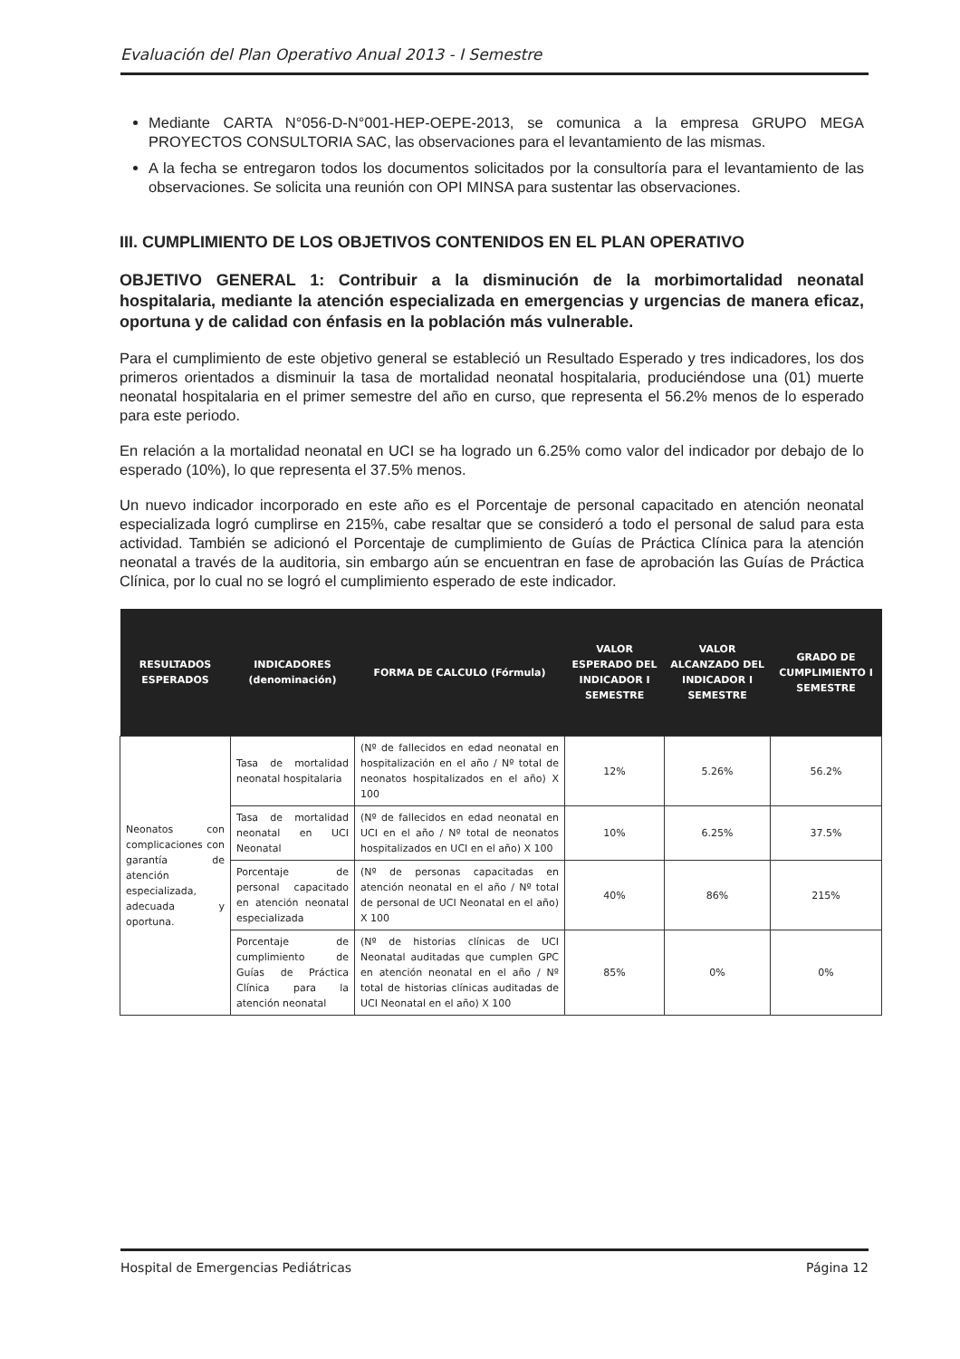Evaluación del Plan Operativo Anual 2013 - I Semestre
Mediante CARTA N°056-D-N°001-HEP-OEPE-2013, se comunica a la empresa GRUPO MEGA PROYECTOS CONSULTORIA SAC, las observaciones para el levantamiento de las mismas.
A la fecha se entregaron todos los documentos solicitados por la consultoría para el levantamiento de las observaciones. Se solicita una reunión con OPI MINSA para sustentar las observaciones.
III. CUMPLIMIENTO DE LOS OBJETIVOS CONTENIDOS EN EL PLAN OPERATIVO
OBJETIVO GENERAL 1: Contribuir a la disminución de la morbimortalidad neonatal hospitalaria, mediante la atención especializada en emergencias y urgencias de manera eficaz, oportuna y de calidad con énfasis en la población más vulnerable.
Para el cumplimiento de este objetivo general se estableció un Resultado Esperado y tres indicadores, los dos primeros orientados a disminuir la tasa de mortalidad neonatal hospitalaria, produciéndose una (01) muerte neonatal hospitalaria en el primer semestre del año en curso, que representa el 56.2% menos de lo esperado para este periodo.
En relación a la mortalidad neonatal en UCI se ha logrado un 6.25% como valor del indicador por debajo de lo esperado (10%), lo que representa el 37.5% menos.
Un nuevo indicador incorporado en este año es el Porcentaje de personal capacitado en atención neonatal especializada logró cumplirse en 215%, cabe resaltar que se consideró a todo el personal de salud para esta actividad. También se adicionó el Porcentaje de cumplimiento de Guías de Práctica Clínica para la atención neonatal a través de la auditoria, sin embargo aún se encuentran en fase de aprobación las Guías de Práctica Clínica, por lo cual no se logró el cumplimiento esperado de este indicador.
| RESULTADOS ESPERADOS | INDICADORES (denominación) | FORMA DE CALCULO (Fórmula) | VALOR ESPERADO DEL INDICADOR I SEMESTRE | VALOR ALCANZADO DEL INDICADOR I SEMESTRE | GRADO DE CUMPLIMIENTO I SEMESTRE |
| --- | --- | --- | --- | --- | --- |
| Neonatos con complicaciones con garantía de atención especializada, adecuada y oportuna. | Tasa de mortalidad neonatal hospitalaria | (Nº de fallecidos en edad neonatal en hospitalización en el año / Nº total de neonatos hospitalizados en el año) X 100 | 12% | 5.26% | 56.2% |
| | Tasa de mortalidad neonatal en UCI Neonatal | (Nº de fallecidos en edad neonatal en UCI en el año / Nº total de neonatos hospitalizados en UCI en el año) X 100 | 10% | 6.25% | 37.5% |
| | Porcentaje de personal capacitado en atención neonatal especializada | (Nº de personas capacitadas en atención neonatal en el año / Nº total de personal de UCI Neonatal en el año) X 100 | 40% | 86% | 215% |
| | Porcentaje de cumplimiento de Guías de Práctica Clínica para la atención neonatal | (Nº de historias clínicas de UCI Neonatal auditadas que cumplen GPC en atención neonatal en el año / Nº total de historias clínicas auditadas de UCI Neonatal en el año) X 100 | 85% | 0% | 0% |
Hospital de Emergencias Pediátricas Página 12